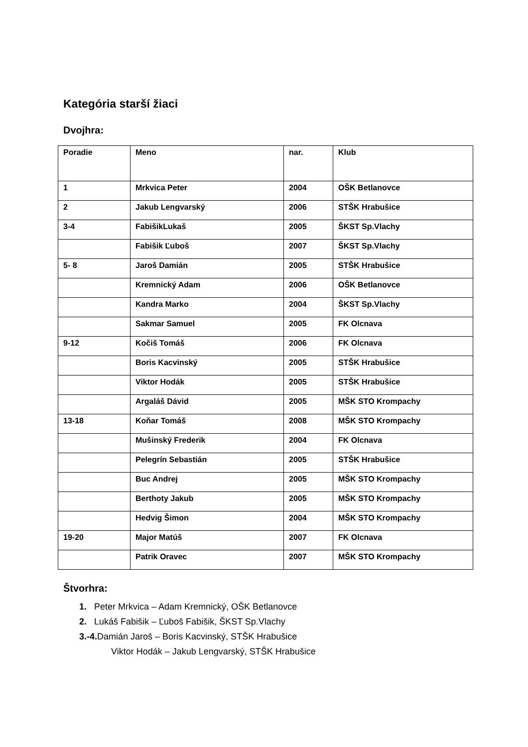Kategória starší žiaci
Dvojhra:
| Poradie | Meno | nar. | Klub |
| --- | --- | --- | --- |
| 1 | Mrkvica Peter | 2004 | OŠK Betlanovce |
| 2 | Jakub Lengvarský | 2006 | STŠK Hrabušice |
| 3-4 | FabišikLukaš | 2005 | ŠKST Sp.Vlachy |
| | Fabišik Ľuboš | 2007 | ŠKST Sp.Vlachy |
| 5- 8 | Jaroš Damián | 2005 | STŠK Hrabušice |
| | Kremnický Adam | 2006 | OŠK Betlanovce |
| | Kandra Marko | 2004 | ŠKST Sp.Vlachy |
| | Sakmar Samuel | 2005 | FK Olcnava |
| 9-12 | Kočiš Tomáš | 2006 | FK Olcnava |
| | Boris Kacvinský | 2005 | STŠK Hrabušice |
| | Viktor Hodák | 2005 | STŠK Hrabušice |
| | Argaláš Dávid | 2005 | MŠK STO Krompachy |
| 13-18 | Koňar Tomáš | 2008 | MŠK STO Krompachy |
| | Mušinský Frederik | 2004 | FK Olcnava |
| | Pelegrín Sebastián | 2005 | STŠK Hrabušice |
| | Buc Andrej | 2005 | MŠK STO Krompachy |
| | Berthoty Jakub | 2005 | MŠK STO Krompachy |
| | Hedvig Šimon | 2004 | MŠK STO Krompachy |
| 19-20 | Major Matúš | 2007 | FK Olcnava |
| | Patrik Oravec | 2007 | MŠK STO Krompachy |
Štvorhra:
1. Peter Mrkvica – Adam Kremnický, OŠK Betlanovce
2. Lukáš Fabišik – Ľuboš Fabišik, ŠKST Sp.Vlachy
3.-4. Damián Jaroš – Boris Kacvinský, STŠK Hrabušice
Viktor Hodák – Jakub Lengvarský, STŠK Hrabušice